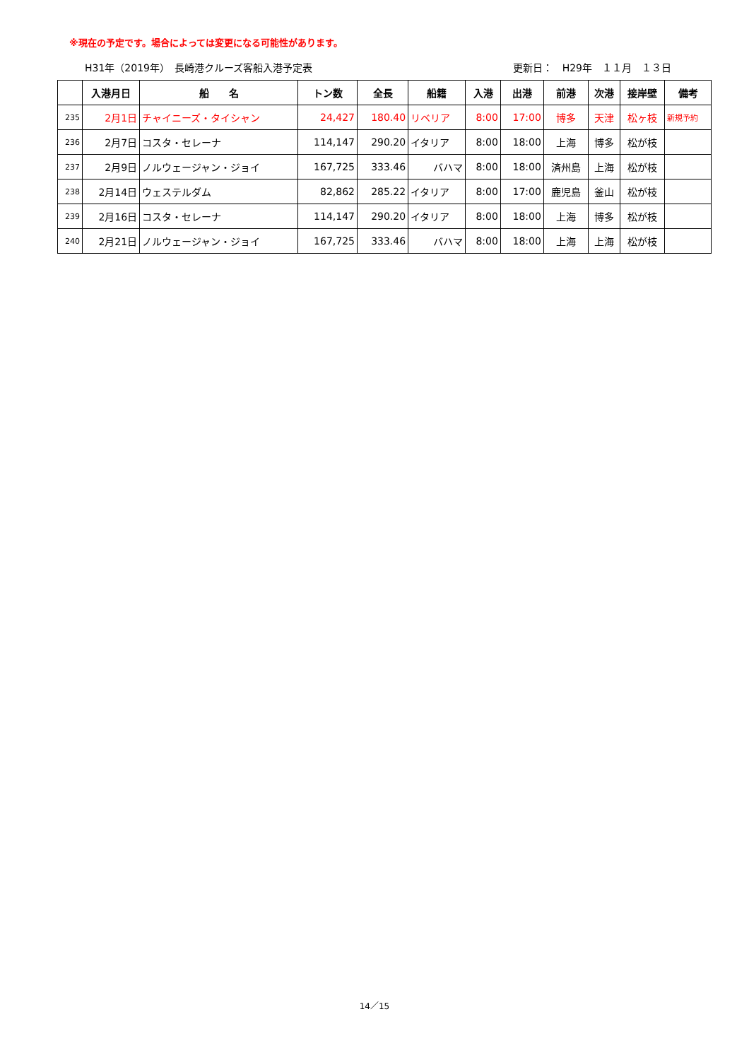※現在の予定です。場合によっては変更になる可能性があります。
H31年（2019年）　長崎港クルーズ客船入港予定表 更新日：　H29年　１１月　１３日
| | 入港月日 | 船 名 | トン数 | 全長 | 船籍 | 入港 | 出港 | 前港 | 次港 | 接岸壁 | 備考 |
| --- | --- | --- | --- | --- | --- | --- | --- | --- | --- | --- | --- |
| 235 | 2月1日 | チャイニーズ・タイシャン | 24,427 | 180.40 | リベリア | 8:00 | 17:00 | 博多 | 天津 | 松ヶ枝 | 新規予約 |
| 236 | 2月7日 | コスタ・セレーナ | 114,147 | 290.20 | イタリア | 8:00 | 18:00 | 上海 | 博多 | 松が枝 | |
| 237 | 2月9日 | ノルウェージャン・ジョイ | 167,725 | 333.46 | バハマ | 8:00 | 18:00 | 済州島 | 上海 | 松が枝 | |
| 238 | 2月14日 | ウェステルダム | 82,862 | 285.22 | イタリア | 8:00 | 17:00 | 鹿児島 | 釜山 | 松が枝 | |
| 239 | 2月16日 | コスタ・セレーナ | 114,147 | 290.20 | イタリア | 8:00 | 18:00 | 上海 | 博多 | 松が枝 | |
| 240 | 2月21日 | ノルウェージャン・ジョイ | 167,725 | 333.46 | バハマ | 8:00 | 18:00 | 上海 | 上海 | 松が枝 | |
14／15